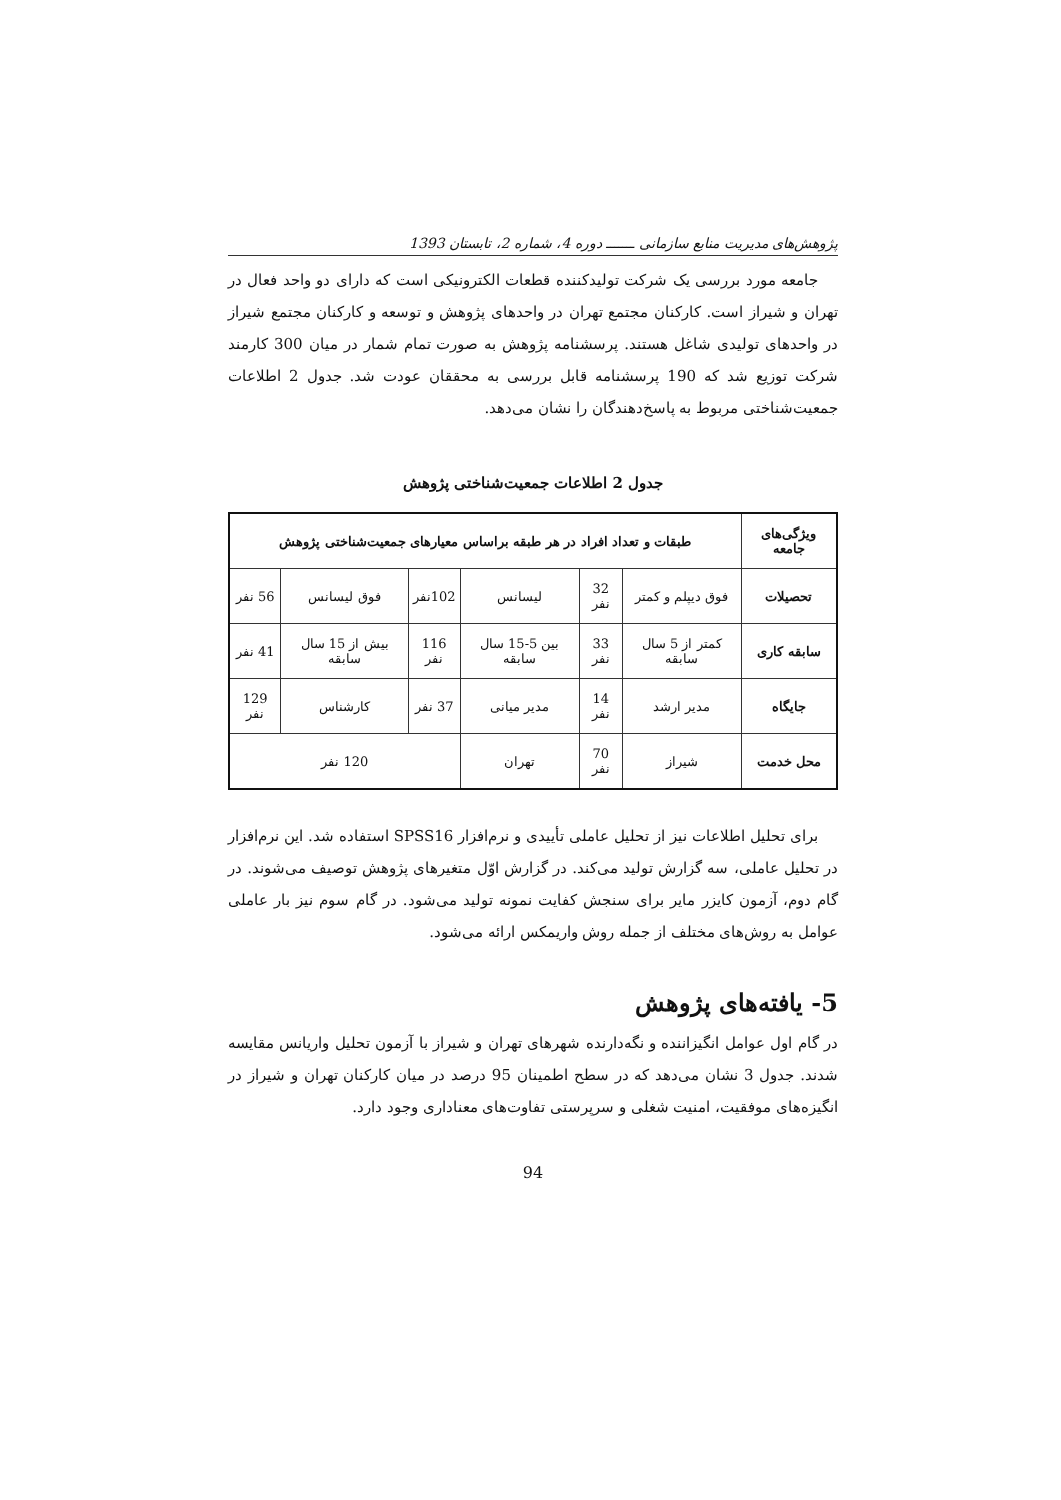پژوهش‌های مدیریت منابع سازمانی ـــــــ دوره 4، شماره 2، تابستان 1393
جامعه مورد بررسی یک شرکت تولیدکننده قطعات الکترونیکی است که دارای دو واحد فعال در تهران و شیراز است. کارکنان مجتمع تهران در واحدهای پژوهش و توسعه و کارکنان مجتمع شیراز در واحدهای تولیدی شاغل هستند. پرسشنامه پژوهش به صورت تمام شمار در میان 300 کارمند شرکت توزیع شد که 190 پرسشنامه قابل بررسی به محققان عودت شد. جدول 2 اطلاعات جمعیت‌شناختی مربوط به پاسخ‌دهندگان را نشان می‌دهد.
جدول 2 اطلاعات جمعیت‌شناختی پژوهش
| ویژگی‌های جامعه | طبقات و تعداد افراد در هر طبقه براساس معیارهای جمعیت‌شناختی پژوهش | | | | | |
| --- | --- | --- | --- | --- | --- | --- |
| تحصیلات | فوق دیپلم و کمتر | 32 نفر | لیسانس | 102نفر | فوق لیسانس | 56 نفر |
| سابقه کاری | کمتر از 5 سال سابقه | 33 نفر | بین 5-15 سال سابقه | 116 نفر | بیش از 15 سال سابقه | 41 نفر |
| جایگاه | مدیر ارشد | 14 نفر | مدیر میانی | 37 نفر | کارشناس | 129 نفر |
| محل خدمت | شیراز | 70 نفر | تهران | 120 نفر | | |
برای تحلیل اطلاعات نیز از تحلیل عاملی تأییدی و نرم‌افزار SPSS16 استفاده شد. این نرم‌افزار در تحلیل عاملی، سه گزارش تولید می‌کند. در گزارش اوّل متغیرهای پژوهش توصیف می‌شوند. در گام دوم، آزمون کایزر مایر برای سنجش کفایت نمونه تولید می‌شود. در گام سوم نیز بار عاملی عوامل به روش‌های مختلف از جمله روش واریمکس ارائه می‌شود.
5- یافته‌های پژوهش
در گام اول عوامل انگیزاننده و نگه‌دارنده شهرهای تهران و شیراز با آزمون تحلیل واریانس مقایسه شدند. جدول 3 نشان می‌دهد که در سطح اطمینان 95 درصد در میان کارکنان تهران و شیراز در انگیزه‌های موفقیت، امنیت شغلی و سرپرستی تفاوت‌های معناداری وجود دارد.
94